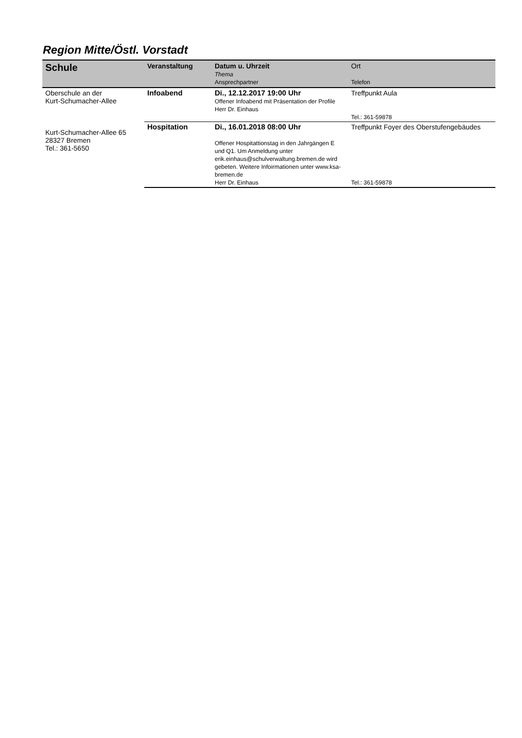Region Mitte/Östl. Vorstadt
| Schule | Veranstaltung | Datum u. Uhrzeit Thema Ansprechpartner | Ort Telefon |
| --- | --- | --- | --- |
| Oberschule an der Kurt-Schumacher-Allee Kurt-Schumacher-Allee 65 28327 Bremen Tel.: 361-5650 | Infoabend | Di., 12.12.2017 19:00 Uhr Offener Infoabend mit Präsentation der Profile Herr Dr. Einhaus | Treffpunkt Aula Tel.: 361-59878 |
| | Hospitation | Di., 16.01.2018 08:00 Uhr Offener Hospitattionstag in den Jahrgängen E und Q1. Um Anmeldung unter erik.einhaus@schulverwaltung.bremen.de wird gebeten. Weitere Infoirmationen unter www.ksa-bremen.de Herr Dr. Einhaus | Treffpunkt Foyer des Oberstufengebäudes Tel.: 361-59878 |